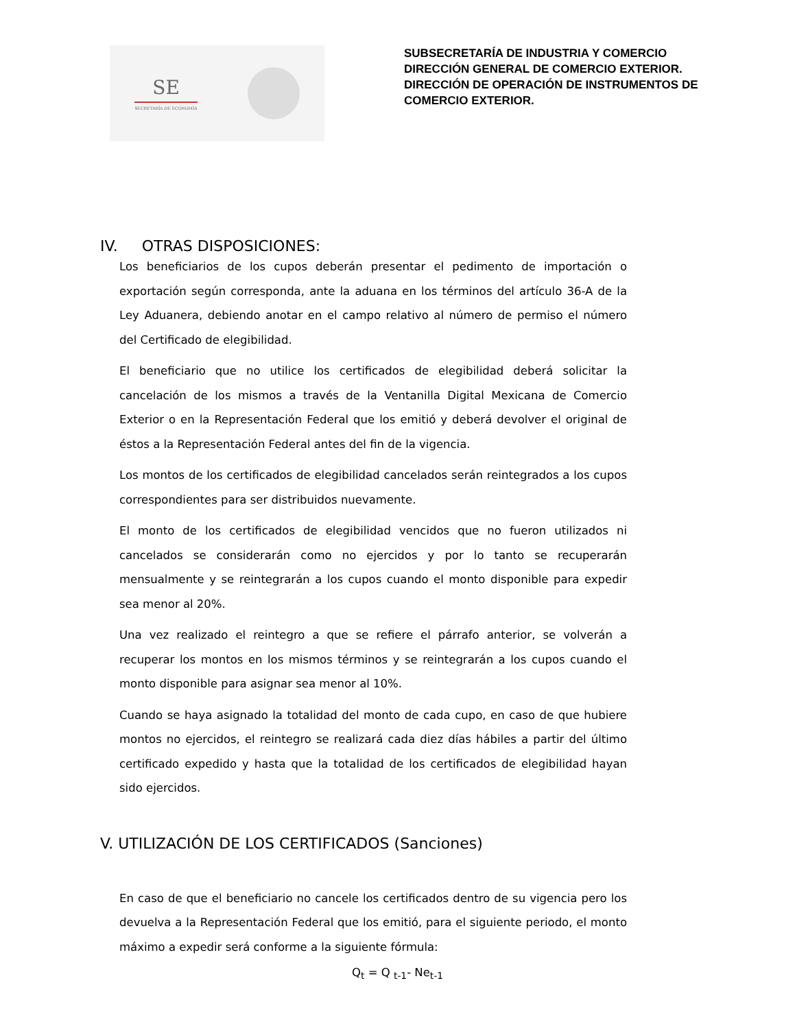SE
SECRETARÍA DE ECONOMÍA
SUBSECRETARÍA DE INDUSTRIA Y COMERCIO
DIRECCIÓN GENERAL DE COMERCIO EXTERIOR.
DIRECCIÓN DE OPERACIÓN DE INSTRUMENTOS DE
COMERCIO EXTERIOR.
IV. OTRAS DISPOSICIONES:
Los beneficiarios de los cupos deberán presentar el pedimento de importación o exportación según corresponda, ante la aduana en los términos del artículo 36-A de la Ley Aduanera, debiendo anotar en el campo relativo al número de permiso el número del Certificado de elegibilidad.
El beneficiario que no utilice los certificados de elegibilidad deberá solicitar la cancelación de los mismos a través de la Ventanilla Digital Mexicana de Comercio Exterior o en la Representación Federal que los emitió y deberá devolver el original de éstos a la Representación Federal antes del fin de la vigencia.
Los montos de los certificados de elegibilidad cancelados serán reintegrados a los cupos correspondientes para ser distribuidos nuevamente.
El monto de los certificados de elegibilidad vencidos que no fueron utilizados ni cancelados se considerarán como no ejercidos y por lo tanto se recuperarán mensualmente y se reintegrarán a los cupos cuando el monto disponible para expedir sea menor al 20%.
Una vez realizado el reintegro a que se refiere el párrafo anterior, se volverán a recuperar los montos en los mismos términos y se reintegrarán a los cupos cuando el monto disponible para asignar sea menor al 10%.
Cuando se haya asignado la totalidad del monto de cada cupo, en caso de que hubiere montos no ejercidos, el reintegro se realizará cada diez días hábiles a partir del último certificado expedido y hasta que la totalidad de los certificados de elegibilidad hayan sido ejercidos.
V. UTILIZACIÓN DE LOS CERTIFICADOS (Sanciones)
En caso de que el beneficiario no cancele los certificados dentro de su vigencia pero los devuelva a la Representación Federal que los emitió, para el siguiente periodo, el monto máximo a expedir será conforme a la siguiente fórmula:
Q<sub>t</sub> = Q <sub>t-1</sub>- Ne<sub>t-1</sub>